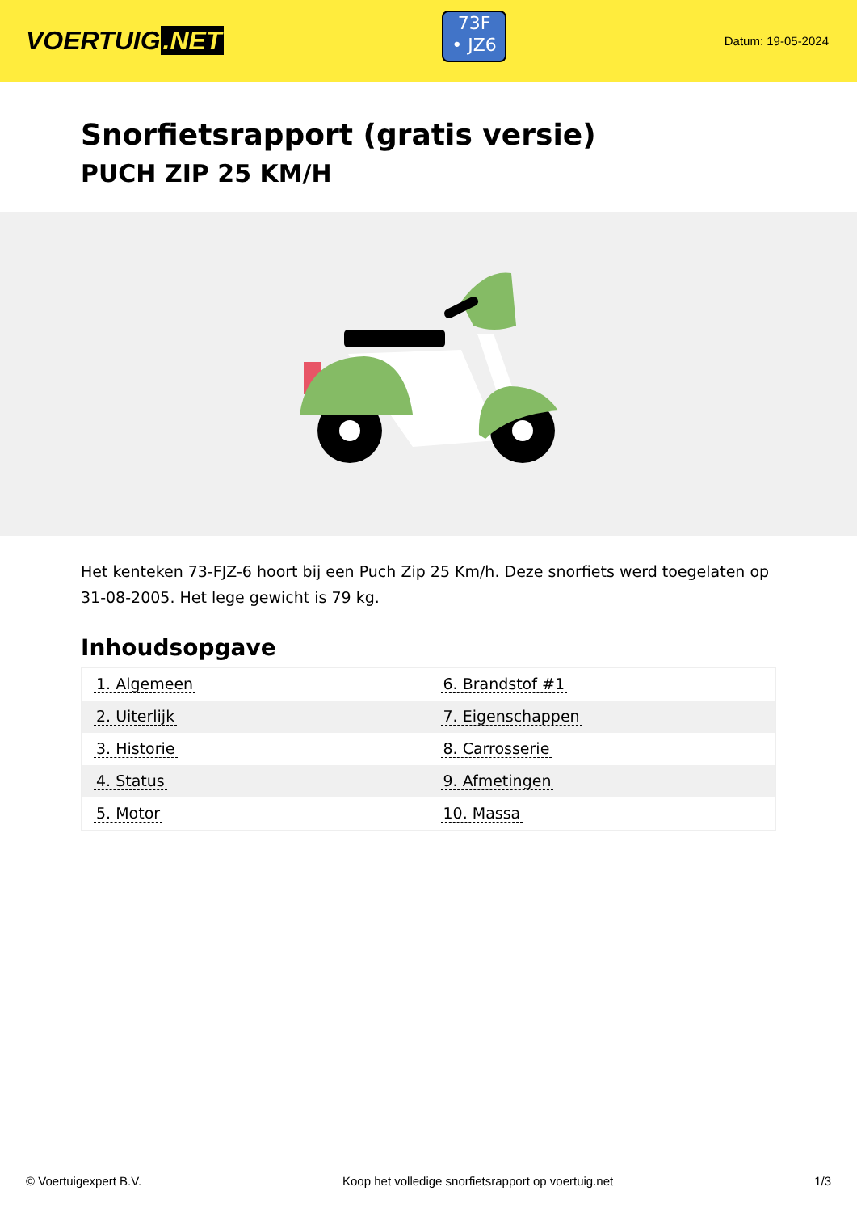VOERTUIG.NET
73F
• JZ6
Datum: 19-05-2024
Snorfietsrapport (gratis versie)
PUCH ZIP 25 KM/H
Het kenteken 73-FJZ-6 hoort bij een Puch Zip 25 Km/h. Deze snorfiets werd toegelaten op 31-08-2005. Het lege gewicht is 79 kg.
Inhoudsopgave
| 1. Algemeen | 6. Brandstof #1 |
| 2. Uiterlijk | 7. Eigenschappen |
| 3. Historie | 8. Carrosserie |
| 4. Status | 9. Afmetingen |
| 5. Motor | 10. Massa |
© Voertuigexpert B.V. Koop het volledige snorfietsrapport op voertuig.net 1/3